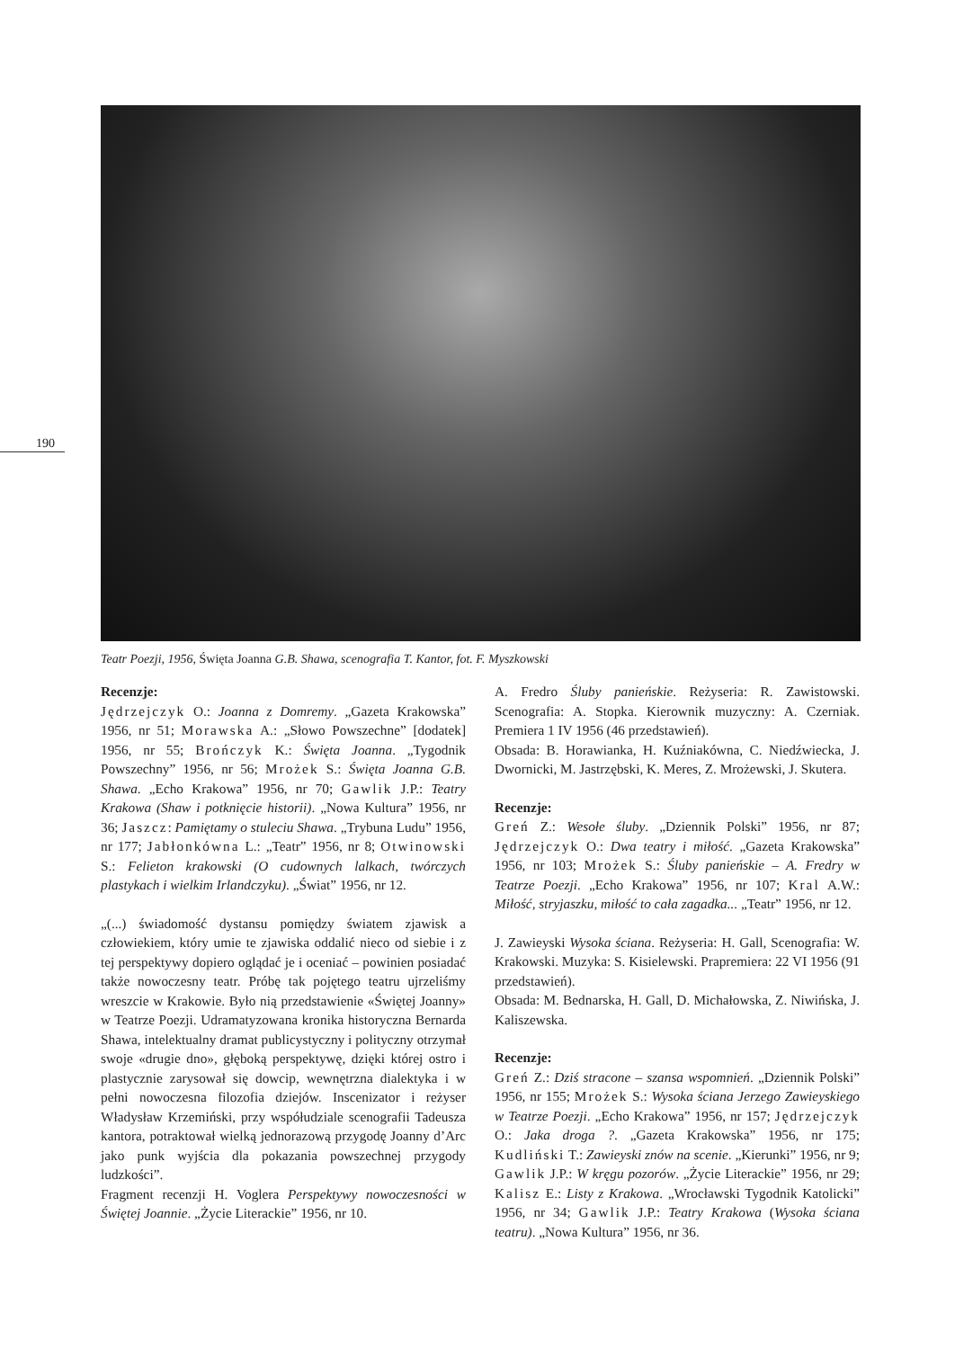190
Teatr Poezji, 1956, Święta Joanna G.B. Shawa, scenografia T. Kantor, fot. F. Myszkowski
Recenzje:
Jędrzejczyk O.: Joanna z Domremy. „Gazeta Krakowska” 1956, nr 51; Morawska A.: „Słowo Powszechne” [dodatek] 1956, nr 55; Brończyk K.: Święta Joanna. „Tygodnik Powszechny” 1956, nr 56; Mrożek S.: Święta Joanna G.B. Shawa. „Echo Krakowa” 1956, nr 70; Gawlik J.P.: Teatry Krakowa (Shaw i potknięcie historii). „Nowa Kultura” 1956, nr 36; Jaszcz: Pamiętamy o stuleciu Shawa. „Trybuna Ludu” 1956, nr 177; Jabłonkówna L.: „Teatr” 1956, nr 8; Otwinowski S.: Felieton krakowski (O cudownych lalkach, twórczych plastykach i wielkim Irlandczyku). „Świat” 1956, nr 12.
„(...) świadomość dystansu pomiędzy światem zjawisk a człowiekiem, który umie te zjawiska oddalić nieco od siebie i z tej perspektywy dopiero oglądać je i oceniać – powinien posiadać także nowoczesny teatr. Próbę tak pojętego teatru ujrzeliśmy wreszcie w Krakowie. Było nią przedstawienie «Świętej Joanny» w Teatrze Poezji. Udramatyzowana kronika historyczna Bernarda Shawa, intelektualny dramat publicystyczny i polityczny otrzymał swoje «drugie dno», głęboką perspektywę, dzięki której ostro i plastycznie zarysował się dowcip, wewnętrzna dialektyka i w pełni nowoczesna filozofia dziejów. Inscenizator i reżyser Władysław Krzemiński, przy współudziale scenografii Tadeusza kantora, potraktował wielką jednorazową przygodę Joanny d’Arc jako punk wyjścia dla pokazania powszechnej przygody ludzkości”.
Fragment recenzji H. Voglera Perspektywy nowoczesności w Świętej Joannie. „Życie Literackie” 1956, nr 10.
A. Fredro Śluby panieńskie. Reżyseria: R. Zawistowski. Scenografia: A. Stopka. Kierownik muzyczny: A. Czerniak. Premiera 1 IV 1956 (46 przedstawień).
Obsada: B. Horawianka, H. Kuźniakówna, C. Niedźwiecka, J. Dwornicki, M. Jastrzębski, K. Meres, Z. Mrożewski, J. Skutera.
Recenzje:
Greń Z.: Wesołe śluby. „Dziennik Polski” 1956, nr 87; Jędrzejczyk O.: Dwa teatry i miłość. „Gazeta Krakowska” 1956, nr 103; Mrożek S.: Śluby panieńskie – A. Fredry w Teatrze Poezji. „Echo Krakowa” 1956, nr 107; Kral A.W.: Miłość, stryjaszku, miłość to cała zagadka... „Teatr” 1956, nr 12.
J. Zawieyski Wysoka ściana. Reżyseria: H. Gall, Scenografia: W. Krakowski. Muzyka: S. Kisielewski. Prapremiera: 22 VI 1956 (91 przedstawień).
Obsada: M. Bednarska, H. Gall, D. Michałowska, Z. Niwińska, J. Kaliszewska.
Recenzje:
Greń Z.: Dziś stracone – szansa wspomnień. „Dziennik Polski” 1956, nr 155; Mrożek S.: Wysoka ściana Jerzego Zawieyskiego w Teatrze Poezji. „Echo Krakowa” 1956, nr 157; Jędrzejczyk O.: Jaka droga ?. „Gazeta Krakowska” 1956, nr 175; Kudliński T.: Zawieyski znów na scenie. „Kierunki” 1956, nr 9; Gawlik J.P.: W kręgu pozorów. „Życie Literackie” 1956, nr 29; Kalisz E.: Listy z Krakowa. „Wrocławski Tygodnik Katolicki” 1956, nr 34; Gawlik J.P.: Teatry Krakowa (Wysoka ściana teatru). „Nowa Kultura” 1956, nr 36.